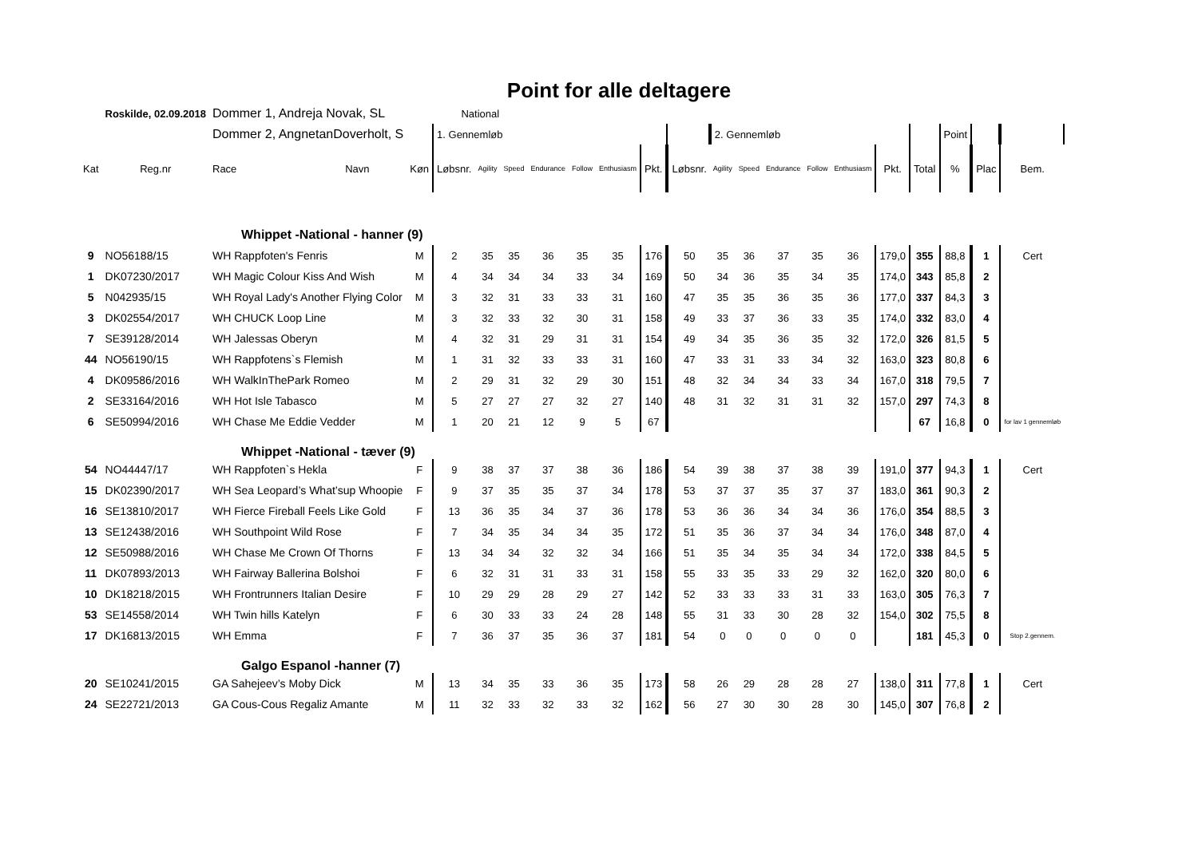Point for alle deltagere
| | Roskilde, 02.09.2018 | Dommer 1, Andreja Novak, SL | | | National | | | | | | | | | | | | | | | | | | |
| | | Dommer 2, AngnetanDoverholt, S | | | 1. Gennemløb | | | | | | | | 2. Gennemløb | | | | | | | Point | | | |
| Kat | Reg.nr | Race | Navn | Køn | Løbsnr. | Agility | Speed | Endurance | Follow | Enthusiasm | Pkt. | Løbsnr. | Agility | Speed | Endurance | Follow | Enthusiasm | Pkt. | Total | % | Plac | Bem. | |
| | | Whippet -National - hanner (9) | | | | | | | | | | | | | | | | | | | | | |
| 9 | NO56188/15 | WH Rappfoten's Fenris | | M | 2 | 35 | 35 | 36 | 35 | 35 | 176 | 50 | 35 | 36 | 37 | 35 | 36 | 179,0 | 355 | 88,8 | 1 | Cert | |
| 1 | DK07230/2017 | WH Magic Colour Kiss And Wish | | M | 4 | 34 | 34 | 34 | 33 | 34 | 169 | 50 | 34 | 36 | 35 | 34 | 35 | 174,0 | 343 | 85,8 | 2 | | |
| 5 | N042935/15 | WH Royal Lady's Another Flying Color | | M | 3 | 32 | 31 | 33 | 33 | 31 | 160 | 47 | 35 | 35 | 36 | 35 | 36 | 177,0 | 337 | 84,3 | 3 | | |
| 3 | DK02554/2017 | WH CHUCK Loop Line | | M | 3 | 32 | 33 | 32 | 30 | 31 | 158 | 49 | 33 | 37 | 36 | 33 | 35 | 174,0 | 332 | 83,0 | 4 | | |
| 7 | SE39128/2014 | WH Jalessas Oberyn | | M | 4 | 32 | 31 | 29 | 31 | 31 | 154 | 49 | 34 | 35 | 36 | 35 | 32 | 172,0 | 326 | 81,5 | 5 | | |
| 44 | NO56190/15 | WH Rappfotens`s Flemish | | M | 1 | 31 | 32 | 33 | 33 | 31 | 160 | 47 | 33 | 31 | 33 | 34 | 32 | 163,0 | 323 | 80,8 | 6 | | |
| 4 | DK09586/2016 | WH WalkInThePark Romeo | | M | 2 | 29 | 31 | 32 | 29 | 30 | 151 | 48 | 32 | 34 | 34 | 33 | 34 | 167,0 | 318 | 79,5 | 7 | | |
| 2 | SE33164/2016 | WH Hot Isle Tabasco | | M | 5 | 27 | 27 | 27 | 32 | 27 | 140 | 48 | 31 | 32 | 31 | 31 | 32 | 157,0 | 297 | 74,3 | 8 | | |
| 6 | SE50994/2016 | WH Chase Me Eddie Vedder | | M | 1 | 20 | 21 | 12 | 9 | 5 | 67 | | | | | | | | 67 | 16,8 | 0 | for lav 1 gennemløb | |
| | | Whippet -National - tæver (9) | | | | | | | | | | | | | | | | | | | | | |
| 54 | NO44447/17 | WH Rappfoten`s Hekla | | F | 9 | 38 | 37 | 37 | 38 | 36 | 186 | 54 | 39 | 38 | 37 | 38 | 39 | 191,0 | 377 | 94,3 | 1 | Cert | |
| 15 | DK02390/2017 | WH Sea Leopard’s What’sup Whoopie | | F | 9 | 37 | 35 | 35 | 37 | 34 | 178 | 53 | 37 | 37 | 35 | 37 | 37 | 183,0 | 361 | 90,3 | 2 | | |
| 16 | SE13810/2017 | WH Fierce Fireball Feels Like Gold | | F | 13 | 36 | 35 | 34 | 37 | 36 | 178 | 53 | 36 | 36 | 34 | 34 | 36 | 176,0 | 354 | 88,5 | 3 | | |
| 13 | SE12438/2016 | WH Southpoint Wild Rose | | F | 7 | 34 | 35 | 34 | 34 | 35 | 172 | 51 | 35 | 36 | 37 | 34 | 34 | 176,0 | 348 | 87,0 | 4 | | |
| 12 | SE50988/2016 | WH Chase Me Crown Of Thorns | | F | 13 | 34 | 34 | 32 | 32 | 34 | 166 | 51 | 35 | 34 | 35 | 34 | 34 | 172,0 | 338 | 84,5 | 5 | | |
| 11 | DK07893/2013 | WH Fairway Ballerina Bolshoi | | F | 6 | 32 | 31 | 31 | 33 | 31 | 158 | 55 | 33 | 35 | 33 | 29 | 32 | 162,0 | 320 | 80,0 | 6 | | |
| 10 | DK18218/2015 | WH Frontrunners Italian Desire | | F | 10 | 29 | 29 | 28 | 29 | 27 | 142 | 52 | 33 | 33 | 33 | 31 | 33 | 163,0 | 305 | 76,3 | 7 | | |
| 53 | SE14558/2014 | WH Twin hills Katelyn | | F | 6 | 30 | 33 | 33 | 24 | 28 | 148 | 55 | 31 | 33 | 30 | 28 | 32 | 154,0 | 302 | 75,5 | 8 | | |
| 17 | DK16813/2015 | WH Emma | | F | 7 | 36 | 37 | 35 | 36 | 37 | 181 | 54 | 0 | 0 | 0 | 0 | 0 | | 181 | 45,3 | 0 | Stop 2.gennem. | |
| | | Galgo Espanol -hanner (7) | | | | | | | | | | | | | | | | | | | | | |
| 20 | SE10241/2015 | GA Sahejeev’s Moby Dick | | M | 13 | 34 | 35 | 33 | 36 | 35 | 173 | 58 | 26 | 29 | 28 | 28 | 27 | 138,0 | 311 | 77,8 | 1 | Cert | |
| 24 | SE22721/2013 | GA Cous-Cous Regaliz Amante | | M | 11 | 32 | 33 | 32 | 33 | 32 | 162 | 56 | 27 | 30 | 30 | 28 | 30 | 145,0 | 307 | 76,8 | 2 | | |